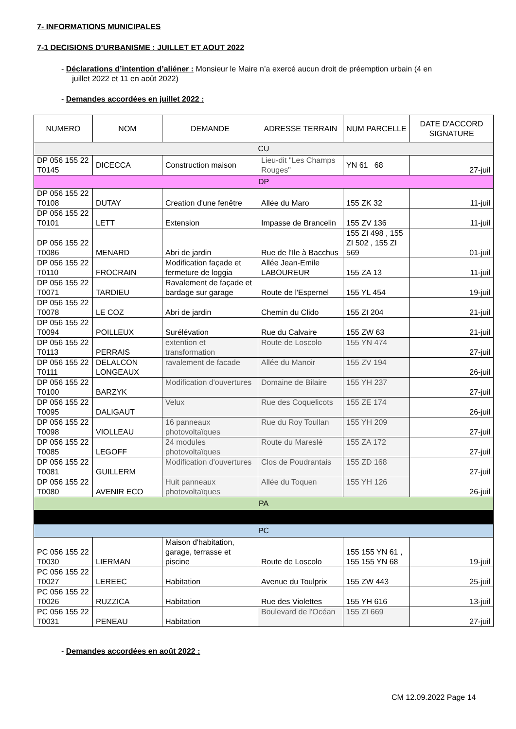7- INFORMATIONS MUNICIPALES
7-1 DECISIONS D’URBANISME : JUILLET ET AOUT 2022
- Déclarations d’intention d’aliéner : Monsieur le Maire n’a exercé aucun droit de préemption urbain (4 en
juillet 2022 et 11 en août 2022)
- Demandes accordées en juillet 2022 :
| NUMERO | NOM | DEMANDE | ADRESSE TERRAIN | NUM PARCELLE | DATE D'ACCORD SIGNATURE |
| --- | --- | --- | --- | --- | --- |
| CU | | | | | |
| DP 056 155 22 T0145 | DICECCA | Construction maison | Lieu-dit "Les Champs Rouges" | YN 61 68 | 27-juil |
| DP | | | | | |
| DP 056 155 22 T0108 | DUTAY | Creation d'une fenêtre | Allée du Maro | 155 ZK 32 | 11-juil |
| DP 056 155 22 T0101 | LETT | Extension | Impasse de Brancelin | 155 ZV 136 | 11-juil |
| DP 056 155 22 T0086 | MENARD | Abri de jardin | Rue de l'Ile à Bacchus | 155 ZI 498 , 155 ZI 502 , 155 ZI 569 | 01-juil |
| DP 056 155 22 T0110 | FROCRAIN | Modification façade et fermeture de loggia | Allée Jean-Emile LABOUREUR | 155 ZA 13 | 11-juil |
| DP 056 155 22 T0071 | TARDIEU | Ravalement de façade et bardage sur garage | Route de l'Espernel | 155 YL 454 | 19-juil |
| DP 056 155 22 T0078 | LE COZ | Abri de jardin | Chemin du Clido | 155 ZI 204 | 21-juil |
| DP 056 155 22 T0094 | POILLEUX | Surélévation | Rue du Calvaire | 155 ZW 63 | 21-juil |
| DP 056 155 22 T0113 | PERRAIS | extention et transformation | Route de Loscolo | 155 YN 474 | 27-juil |
| DP 056 155 22 T0111 | DELALCON LONGEAUX | ravalement de facade | Allée du Manoir | 155 ZV 194 | 26-juil |
| DP 056 155 22 T0100 | BARZYK | Modification d'ouvertures | Domaine de Bilaire | 155 YH 237 | 27-juil |
| DP 056 155 22 T0095 | DALIGAUT | Velux | Rue des Coquelicots | 155 ZE 174 | 26-juil |
| DP 056 155 22 T0098 | VIOLLEAU | 16 panneaux photovoltaïques | Rue du Roy Toullan | 155 YH 209 | 27-juil |
| DP 056 155 22 T0085 | LEGOFF | 24 modules photovoltaïques | Route du Mareslé | 155 ZA 172 | 27-juil |
| DP 056 155 22 T0081 | GUILLERM | Modification d'ouvertures | Clos de Poudrantais | 155 ZD 168 | 27-juil |
| DP 056 155 22 T0080 | AVENIR ECO | Huit panneaux photovoltaïques | Allée du Toquen | 155 YH 126 | 26-juil |
| PA | | | | | |
| PC | | | | | |
| PC 056 155 22 T0030 | LIERMAN | Maison d'habitation, garage, terrasse et piscine | Route de Loscolo | 155 155 YN 61 , 155 155 YN 68 | 19-juil |
| PC 056 155 22 T0027 | LEREEC | Habitation | Avenue du Toulprix | 155 ZW 443 | 25-juil |
| PC 056 155 22 T0026 | RUZZICA | Habitation | Rue des Violettes | 155 YH 616 | 13-juil |
| PC 056 155 22 T0031 | PENEAU | Habitation | Boulevard de l'Océan | 155 ZI 669 | 27-juil |
- Demandes accordées en août 2022 :
CM 12.09.2022 Page 14